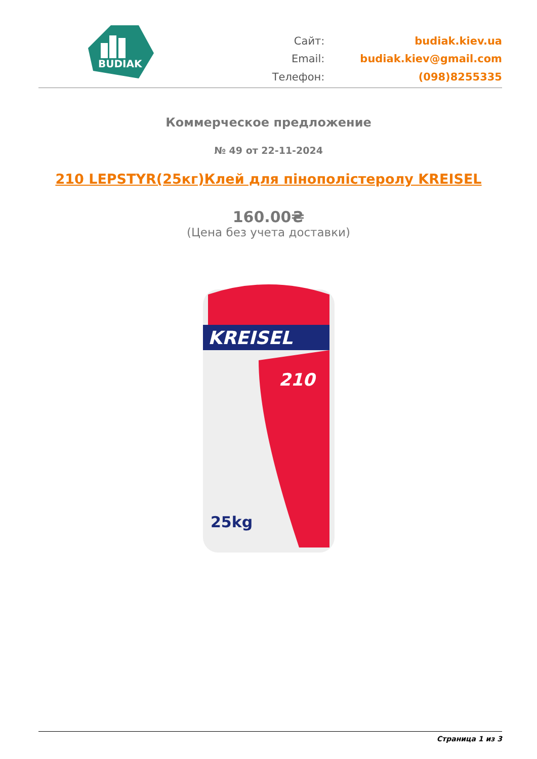BUDIAK
Сайт:
budiak.kiev.ua
Email:
budiak.kiev@gmail.com
Телефон:
(098)8255335
Коммерческое предложение
№ 49 от 22-11-2024
210 LEPSTYR(25кг)Клей для пінополістеролу KREISEL
160.00₴
(Цена без учета доставки)
KREISEL
210
25kg
Страница 1 из 3